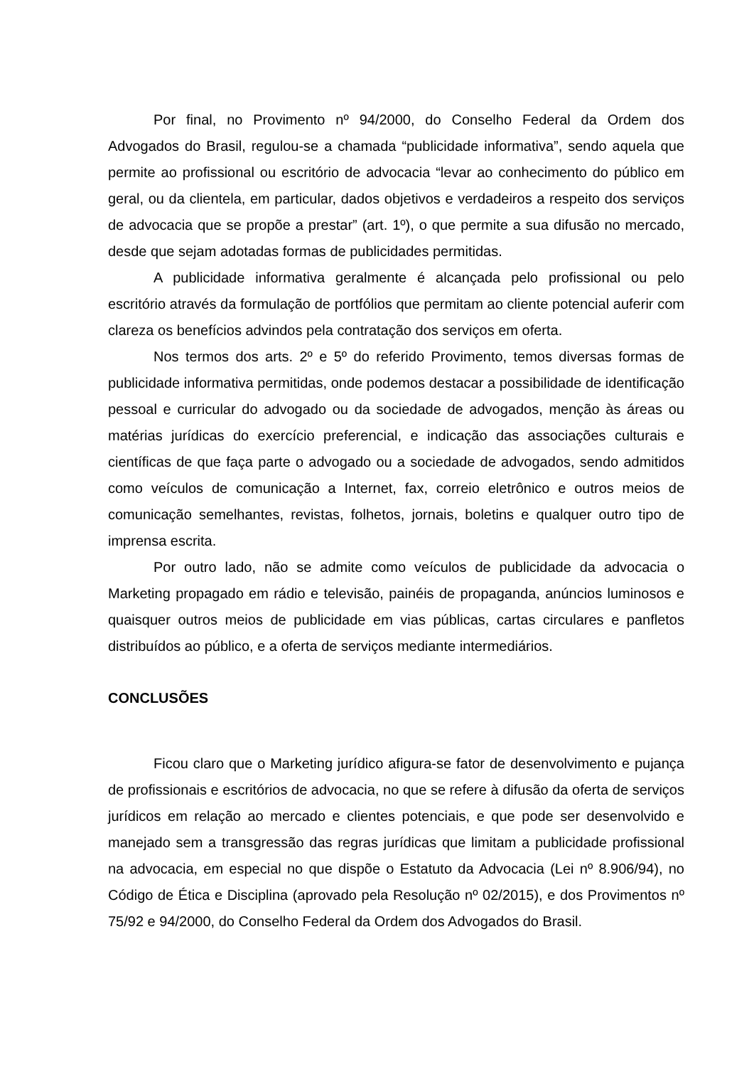Por final, no Provimento nº 94/2000, do Conselho Federal da Ordem dos Advogados do Brasil, regulou-se a chamada “publicidade informativa”, sendo aquela que permite ao profissional ou escritório de advocacia “levar ao conhecimento do público em geral, ou da clientela, em particular, dados objetivos e verdadeiros a respeito dos serviços de advocacia que se propõe a prestar” (art. 1º), o que permite a sua difusão no mercado, desde que sejam adotadas formas de publicidades permitidas.
A publicidade informativa geralmente é alcançada pelo profissional ou pelo escritório através da formulação de portfólios que permitam ao cliente potencial auferir com clareza os benefícios advindos pela contratação dos serviços em oferta.
Nos termos dos arts. 2º e 5º do referido Provimento, temos diversas formas de publicidade informativa permitidas, onde podemos destacar a possibilidade de identificação pessoal e curricular do advogado ou da sociedade de advogados, menção às áreas ou matérias jurídicas do exercício preferencial, e indicação das associações culturais e científicas de que faça parte o advogado ou a sociedade de advogados, sendo admitidos como veículos de comunicação a Internet, fax, correio eletrônico e outros meios de comunicação semelhantes, revistas, folhetos, jornais, boletins e qualquer outro tipo de imprensa escrita.
Por outro lado, não se admite como veículos de publicidade da advocacia o Marketing propagado em rádio e televisão, painéis de propaganda, anúncios luminosos e quaisquer outros meios de publicidade em vias públicas, cartas circulares e panfletos distribuídos ao público, e a oferta de serviços mediante intermediários.
CONCLUSÕES
Ficou claro que o Marketing jurídico afigura-se fator de desenvolvimento e pujança de profissionais e escritórios de advocacia, no que se refere à difusão da oferta de serviços jurídicos em relação ao mercado e clientes potenciais, e que pode ser desenvolvido e manejado sem a transgressão das regras jurídicas que limitam a publicidade profissional na advocacia, em especial no que dispõe o Estatuto da Advocacia (Lei nº 8.906/94), no Código de Ética e Disciplina (aprovado pela Resolução nº 02/2015), e dos Provimentos nº 75/92 e 94/2000, do Conselho Federal da Ordem dos Advogados do Brasil.